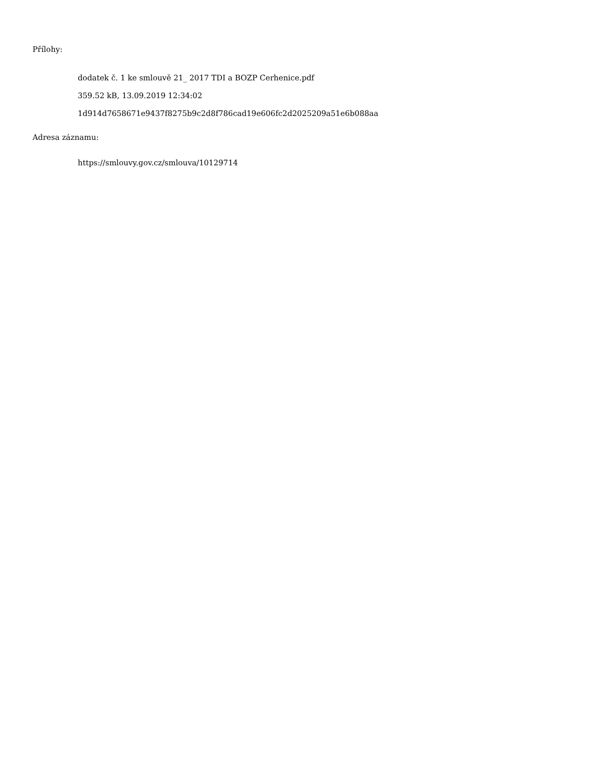Přílohy:
dodatek č. 1 ke smlouvě 21_ 2017 TDI a BOZP Cerhenice.pdf
359.52 kB, 13.09.2019 12:34:02
1d914d7658671e9437f8275b9c2d8f786cad19e606fc2d2025209a51e6b088aa
Adresa záznamu:
https://smlouvy.gov.cz/smlouva/10129714